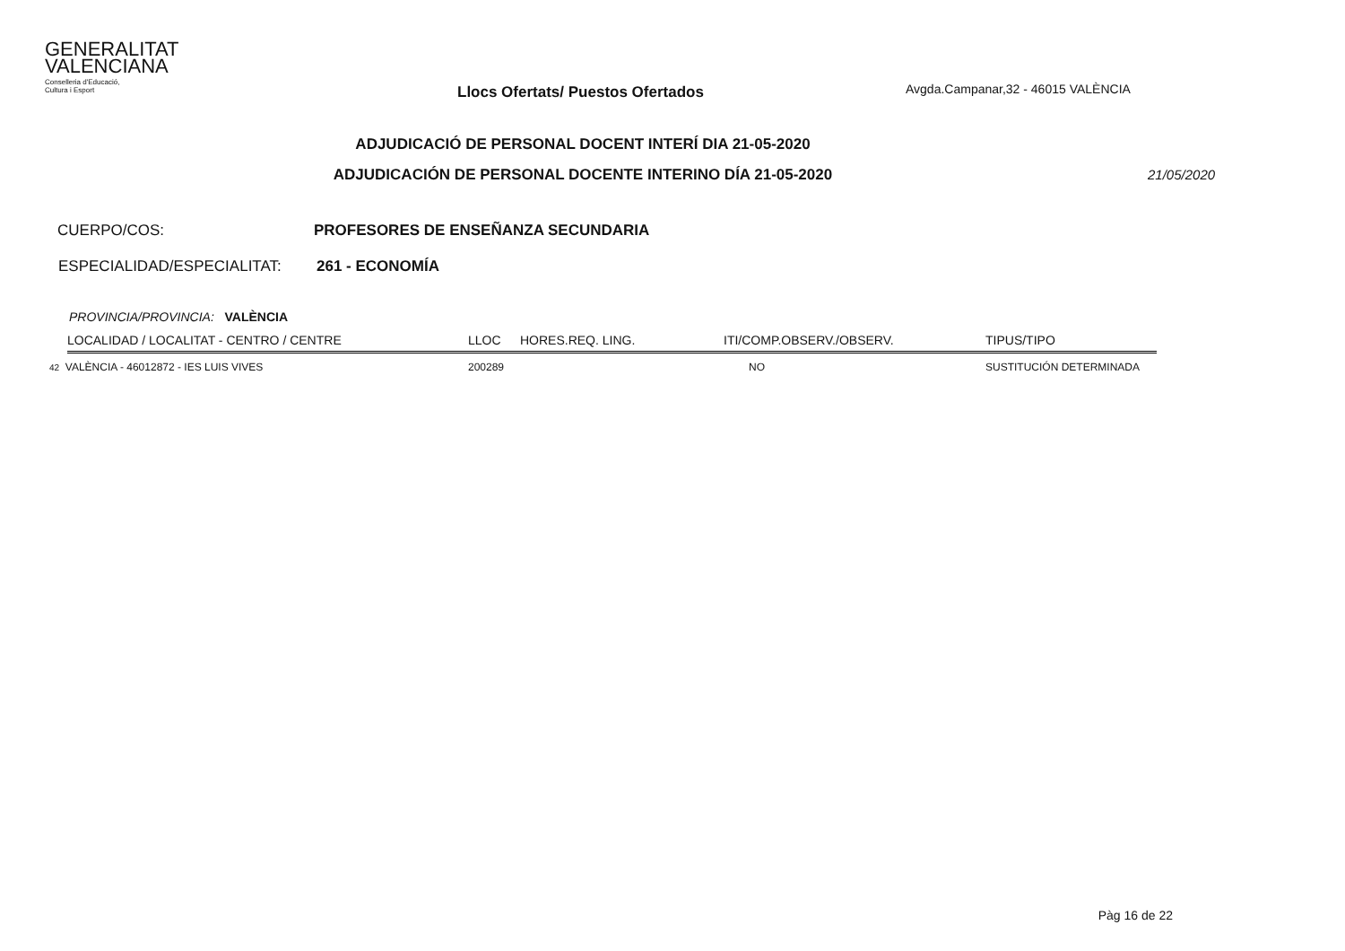GENERALITAT
VALENCIANA
Conselleria d'Educació,
Cultura i Esport
Llocs Ofertats/ Puestos Ofertados
Avgda.Campanar,32 - 46015 VALÈNCIA
ADJUDICACIÓ DE PERSONAL DOCENT INTERÍ DIA 21-05-2020
ADJUDICACIÓN DE PERSONAL DOCENTE INTERINO DÍA 21-05-2020 21/05/2020
CUERPO/COS: PROFESORES DE ENSEÑANZA SECUNDARIA
ESPECIALIDAD/ESPECIALITAT: 261 - ECONOMÍA
PROVINCIA/PROVINCIA: VALÈNCIA
| LOCALIDAD / LOCALITAT - CENTRO / CENTRE | LLOC | HORES.REQ. LING. | ITI/COMP.OBSERV./OBSERV. | TIPUS/TIPO |
| --- | --- | --- | --- | --- |
| 42 VALÈNCIA - 46012872 - IES LUIS VIVES | 200289 | | NO | SUSTITUCIÓN DETERMINADA |
Pàg 16 de 22